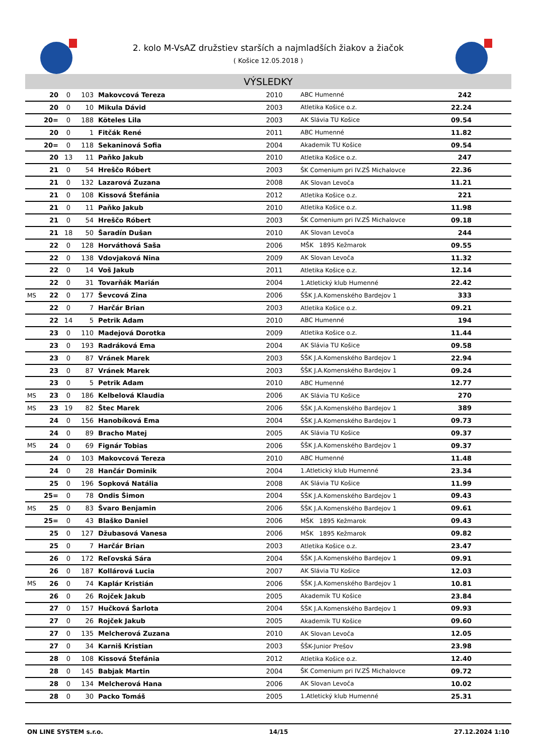2. kolo M-VsAZ družstiev starších a najmladších žiakov a žiačok
( Košice 12.05.2018 )
VÝSLEDKY
| | 20 | 0 | 103 | Makovcová Tereza | 2010 | ABC Humenné | 242 | |
| | 20 | 0 | 10 | Mikula Dávid | 2003 | Atletika Košice o.z. | 22.24 | |
| | 20= | 0 | 188 | Köteles Lila | 2003 | AK Slávia TU Košice | 09.54 | |
| | 20 | 0 | 1 | Fitčák René | 2011 | ABC Humenné | 11.82 | |
| | 20= | 0 | 118 | Sekaninová Sofia | 2004 | Akademik TU Košice | 09.54 | |
| | 20 | 13 | 11 | Paňko Jakub | 2010 | Atletika Košice o.z. | 247 | |
| | 21 | 0 | 54 | Hreščo Róbert | 2003 | ŠK Comenium pri IV.ZŠ Michalovce | 22.36 | |
| | 21 | 0 | 132 | Lazarová Zuzana | 2008 | AK Slovan Levoča | 11.21 | |
| | 21 | 0 | 108 | Kissová Štefánia | 2012 | Atletika Košice o.z. | 221 | |
| | 21 | 0 | 11 | Paňko Jakub | 2010 | Atletika Košice o.z. | 11.98 | |
| | 21 | 0 | 54 | Hreščo Róbert | 2003 | ŠK Comenium pri IV.ZŠ Michalovce | 09.18 | |
| | 21 | 18 | 50 | Šaradín Dušan | 2010 | AK Slovan Levoča | 244 | |
| | 22 | 0 | 128 | Horváthová Saša | 2006 | MŠK 1895 Kežmarok | 09.55 | |
| | 22 | 0 | 138 | Vdovjaková Nina | 2009 | AK Slovan Levoča | 11.32 | |
| | 22 | 0 | 14 | Voš Jakub | 2011 | Atletika Košice o.z. | 12.14 | |
| | 22 | 0 | 31 | Tovarňák Marián | 2004 | 1.Atletický klub Humenné | 22.42 | |
| MS | 22 | 0 | 177 | Ševcová Zina | 2006 | ŠŠK J.A.Komenského Bardejov 1 | 333 | |
| | 22 | 0 | 7 | Harčár Brian | 2003 | Atletika Košice o.z. | 09.21 | |
| | 22 | 14 | 5 | Petrik Adam | 2010 | ABC Humenné | 194 | |
| | 23 | 0 | 110 | Madejová Dorotka | 2009 | Atletika Košice o.z. | 11.44 | |
| | 23 | 0 | 193 | Radráková Ema | 2004 | AK Slávia TU Košice | 09.58 | |
| | 23 | 0 | 87 | Vránek Marek | 2003 | ŠŠK J.A.Komenského Bardejov 1 | 22.94 | |
| | 23 | 0 | 87 | Vránek Marek | 2003 | ŠŠK J.A.Komenského Bardejov 1 | 09.24 | |
| | 23 | 0 | 5 | Petrik Adam | 2010 | ABC Humenné | 12.77 | |
| MS | 23 | 0 | 186 | Kelbelová Klaudia | 2006 | AK Slávia TU Košice | 270 | |
| MS | 23 | 19 | 82 | Štec Marek | 2006 | ŠŠK J.A.Komenského Bardejov 1 | 389 | |
| | 24 | 0 | 156 | Hanobíková Ema | 2004 | ŠŠK J.A.Komenského Bardejov 1 | 09.73 | |
| | 24 | 0 | 89 | Bracho Matej | 2005 | AK Slávia TU Košice | 09.37 | |
| MS | 24 | 0 | 69 | Fignár Tobias | 2006 | ŠŠK J.A.Komenského Bardejov 1 | 09.37 | |
| | 24 | 0 | 103 | Makovcová Tereza | 2010 | ABC Humenné | 11.48 | |
| | 24 | 0 | 28 | Hančár Dominik | 2004 | 1.Atletický klub Humenné | 23.34 | |
| | 25 | 0 | 196 | Sopková Natália | 2008 | AK Slávia TU Košice | 11.99 | |
| | 25= | 0 | 78 | Ondis Šimon | 2004 | ŠŠK J.A.Komenského Bardejov 1 | 09.43 | |
| MS | 25 | 0 | 83 | Švaro Benjamin | 2006 | ŠŠK J.A.Komenského Bardejov 1 | 09.61 | |
| | 25= | 0 | 43 | Blaško Daniel | 2006 | MŠK 1895 Kežmarok | 09.43 | |
| | 25 | 0 | 127 | Džubasová Vanesa | 2006 | MŠK 1895 Kežmarok | 09.82 | |
| | 25 | 0 | 7 | Harčár Brian | 2003 | Atletika Košice o.z. | 23.47 | |
| | 26 | 0 | 172 | Reľovská Sára | 2004 | ŠŠK J.A.Komenského Bardejov 1 | 09.91 | |
| | 26 | 0 | 187 | Kollárová Lucia | 2007 | AK Slávia TU Košice | 12.03 | |
| MS | 26 | 0 | 74 | Kaplár Kristián | 2006 | ŠŠK J.A.Komenského Bardejov 1 | 10.81 | |
| | 26 | 0 | 26 | Rojček Jakub | 2005 | Akademik TU Košice | 23.84 | |
| | 27 | 0 | 157 | Hučková Šarlota | 2004 | ŠŠK J.A.Komenského Bardejov 1 | 09.93 | |
| | 27 | 0 | 26 | Rojček Jakub | 2005 | Akademik TU Košice | 09.60 | |
| | 27 | 0 | 135 | Melcherová Zuzana | 2010 | AK Slovan Levoča | 12.05 | |
| | 27 | 0 | 34 | Karniš Kristian | 2003 | ŠŠK-Junior Prešov | 23.98 | |
| | 28 | 0 | 108 | Kissová Štefánia | 2012 | Atletika Košice o.z. | 12.40 | |
| | 28 | 0 | 145 | Babjak Martin | 2004 | ŠK Comenium pri IV.ZŠ Michalovce | 09.72 | |
| | 28 | 0 | 134 | Melcherová Hana | 2006 | AK Slovan Levoča | 10.02 | |
| | 28 | 0 | 30 | Packo Tomáš | 2005 | 1.Atletický klub Humenné | 25.31 | |
ON LINE SYSTEM s.r.o. 14/15 27.12.2024 1:10